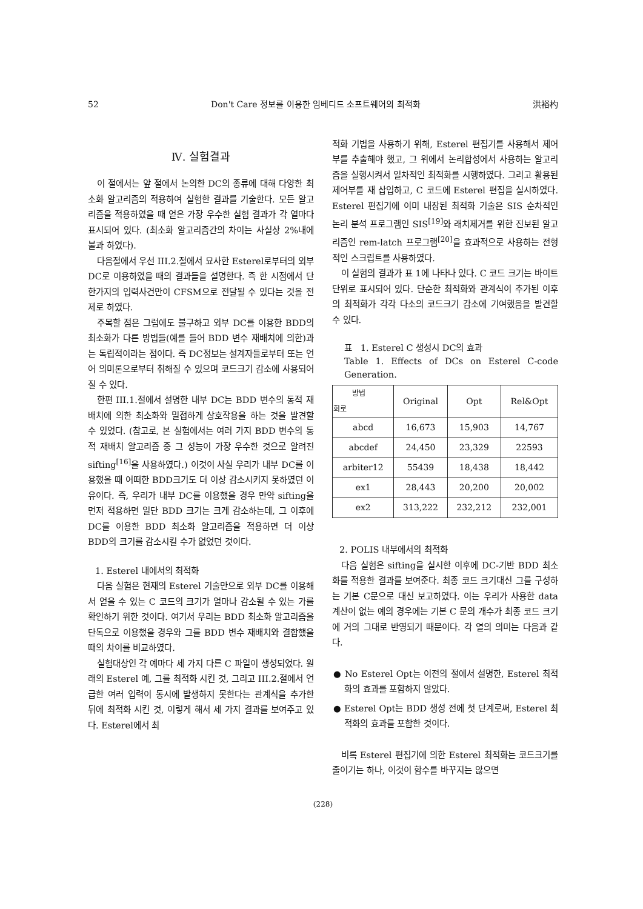52 Don't Care 정보를 이용한 임베디드 소프트웨어의 최적화 洪裕杓
Ⅳ. 실험결과
이 절에서는 앞 절에서 논의한 DC의 종류에 대해 다양한 최소화 알고리즘의 적용하여 실험한 결과를 기술한다. 모든 알고리즘을 적용하였을 때 얻은 가장 우수한 실험 결과가 각 열마다 표시되어 있다. (최소화 알고리즘간의 차이는 사실상 2%내에 불과 하였다).
다음절에서 우선 III.2.절에서 묘사한 Esterel로부터의 외부 DC로 이용하였을 때의 결과들을 설명한다. 즉 한 시점에서 단 한가지의 입력사건만이 CFSM으로 전달될 수 있다는 것을 전제로 하였다.
주목할 점은 그럼에도 불구하고 외부 DC를 이용한 BDD의 최소화가 다른 방법들(예를 들어 BDD 변수 재배치에 의한)과는 독립적이라는 점이다. 즉 DC정보는 설계자들로부터 또는 언어 의미론으로부터 취해질 수 있으며 코드크기 감소에 사용되어질 수 있다.
한편 III.1.절에서 설명한 내부 DC는 BDD 변수의 동적 재배치에 의한 최소화와 밀접하게 상호작용을 하는 것을 발견할 수 있었다. (참고로, 본 실험에서는 여러 가지 BDD 변수의 동적 재배치 알고리즘 중 그 성능이 가장 우수한 것으로 알려진 sifting<sup>[16]</sup>을 사용하였다.) 이것이 사실 우리가 내부 DC를 이용했을 때 어떠한 BDD크기도 더 이상 감소시키지 못하였던 이유이다. 즉, 우리가 내부 DC를 이용했을 경우 만약 sifting을 먼저 적용하면 일단 BDD 크기는 크게 감소하는데, 그 이후에 DC를 이용한 BDD 최소화 알고리즘을 적용하면 더 이상 BDD의 크기를 감소시킬 수가 없었던 것이다.
1. Esterel 내에서의 최적화
다음 실험은 현재의 Esterel 기술만으로 외부 DC를 이용해서 얻을 수 있는 C 코드의 크기가 얼마나 감소될 수 있는 가를 확인하기 위한 것이다. 여기서 우리는 BDD 최소화 알고리즘을 단독으로 이용했을 경우와 그를 BDD 변수 재배치와 결합했을 때의 차이를 비교하였다.
실험대상인 각 예마다 세 가지 다른 C 파일이 생성되었다. 원래의 Esterel 예, 그를 최적화 시킨 것, 그리고 III.2.절에서 언급한 여러 입력이 동시에 발생하지 못한다는 관계식을 추가한 뒤에 최적화 시킨 것, 이렇게 해서 세 가지 결과를 보여주고 있다. Esterel에서 최
적화 기법을 사용하기 위해, Esterel 편집기를 사용해서 제어부를 추출해야 했고, 그 위에서 논리합성에서 사용하는 알고리즘을 실행시켜서 일차적인 최적화를 시행하였다. 그리고 활용된 제어부를 재 삽입하고, C 코드에 Esterel 편집을 실시하였다. Esterel 편집기에 이미 내장된 최적화 기술은 SIS 순차적인 논리 분석 프로그램인 SIS<sup>[19]</sup>와 래치제거를 위한 진보된 알고리즘인 rem-latch 프로그램<sup>[20]</sup>을 효과적으로 사용하는 전형적인 스크립트를 사용하였다.
이 실험의 결과가 표 1에 나타나 있다. C 코드 크기는 바이트단위로 표시되어 있다. 단순한 최적화와 관계식이 추가된 이후의 최적화가 각각 다소의 코드크기 감소에 기여했음을 발견할 수 있다.
표 1. Esterel C 생성시 DC의 효과
Table 1. Effects of DCs on Esterel C-code Generation.
| 방법 회로 | Original | Opt | Rel&Opt |
| --- | --- | --- | --- |
| abcd | 16,673 | 15,903 | 14,767 |
| abcdef | 24,450 | 23,329 | 22593 |
| arbiter12 | 55439 | 18,438 | 18,442 |
| ex1 | 28,443 | 20,200 | 20,002 |
| ex2 | 313,222 | 232,212 | 232,001 |
2. POLIS 내부에서의 최적화
다음 실험은 sifting을 실시한 이후에 DC-기반 BDD 최소화를 적용한 결과를 보여준다. 최종 코드 크기대신 그를 구성하는 기본 C문으로 대신 보고하였다. 이는 우리가 사용한 data 계산이 없는 예의 경우에는 기본 C 문의 개수가 최종 코드 크기에 거의 그대로 반영되기 때문이다. 각 열의 의미는 다음과 같다.
● No Esterel Opt는 이전의 절에서 설명한, Esterel 최적화의 효과를 포함하지 않았다.
● Esterel Opt는 BDD 생성 전에 첫 단계로써, Esterel 최적화의 효과를 포함한 것이다.
비록 Esterel 편집기에 의한 Esterel 최적화는 코드크기를 줄이기는 하나, 이것이 함수를 바꾸지는 않으면
(228)